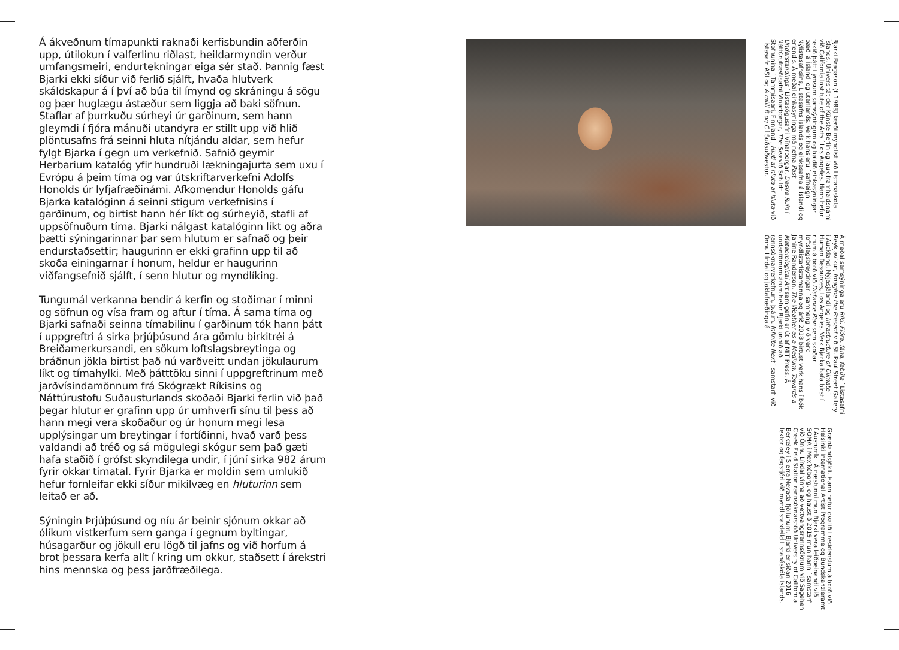Á ákveðnum tímapunkti raknaði kerfisbundin aðferðin upp, útilokun í valferlinu riðlast, heildarmyndin verður umfangsmeiri, endurtekningar eiga sér stað. Þannig fæst Bjarki ekki síður við ferlið sjálft, hvaða hlutverk skáldskapur á í því að búa til ímynd og skráningu á sögu og þær huglægu ástæður sem liggja að baki söfnun. Staflar af þurrkuðu súrheyi úr garðinum, sem hann gleymdi í fjóra mánuði utandyra er stillt upp við hlið plöntusafns frá seinni hluta nítjándu aldar, sem hefur fylgt Bjarka í gegn um verkefnið. Safnið geymir Herbarium katalóg yfir hundruði lækningajurta sem uxu í Evrópu á þeim tíma og var útskriftarverkefni Adolfs Honolds úr lyfjafræðinámi. Afkomendur Honolds gáfu Bjarka katalóginn á seinni stigum verkefnisins í garðinum, og birtist hann hér líkt og súrheyið, stafli af uppsöfnuðum tíma. Bjarki nálgast katalóginn líkt og aðra þætti sýningarinnar þar sem hlutum er safnað og þeir endurstaðsettir; haugurinn er ekki grafinn upp til að skoða einingarnar í honum, heldur er haugurinn viðfangsefnið sjálft, í senn hlutur og myndlíking.
Tungumál verkanna bendir á kerfin og stoðirnar í minni og söfnun og vísa fram og aftur í tíma. Á sama tíma og Bjarki safnaði seinna tímabilinu í garðinum tók hann þátt í uppgreftri á sirka þrjúþúsund ára gömlu birkitréi á Breiðamerkursandi, en sökum loftslagsbreytinga og bráðnun jökla birtist það nú varðveitt undan jökulaurum líkt og tímahylki. Með þátttöku sinni í uppgreftrinum með jarðvísindamönnum frá Skógrækt Ríkisins og Náttúrustofu Suðausturlands skoðaði Bjarki ferlin við það þegar hlutur er grafinn upp úr umhverfi sínu til þess að hann megi vera skoðaður og úr honum megi lesa upplýsingar um breytingar í fortíðinni, hvað varð þess valdandi að tréð og sá mögulegi skógur sem það gæti hafa staðið í grófst skyndilega undir, í júní sirka 982 árum fyrir okkar tímatal. Fyrir Bjarka er moldin sem umlukið hefur fornleifar ekki síður mikilvæg en hluturinn sem leitað er að.
Sýningin Þrjúþúsund og níu ár beinir sjónum okkar að ólíkum vistkerfum sem ganga í gegnum byltingar, húsagarður og jökull eru lögð til jafns og við horfum á brot þessara kerfa allt í kring um okkur, staðsett í árekstri hins mennska og þess jarðfræðilega.
Bjarki Bragason (f. 1983) lærði myndlist við Listaháskóla Íslands, Universität der Künste Berlin og lauk framhaldsnámi við California Institute of the Arts í Los Angeles. Hann hefur tekið þátt í ýmsum samsýningum og haldið einkasýningar bæði á Íslandi og utanlands. Verk hans eru í safneign Nýlistasafnsins, Listasafns Íslands og einkasafna á Íslandi og erlendis. Á meðal einkasýninga má nefna Past Understandings í Listasögusafni Vínarborgar, Desire Ruin í Náttúrufræðisafni Vínarborgar, The Sea við Schildt Stofnunina í Tammisaari, Finnlandi, Hluti af hluta af hluta við Listasafn ASÍ og Á milli B og C í Suðsuðvestur.
Á meðal samsýninga eru Ríki: Flóra, fána, fabúla í Listasafni Reykjavíkur, Imagine the Present við St. Paul Street Gallery í Auckland, Nýjasjálandi og Infrastructure of Climate í Human Resources, Los Angeles. Verk Bjarka hafa birst í ritum á borð við Distance Plan sem skoðar loftslagsbreytingar í samhengi við verk myndlistarlistamanna og árið 2018 birtust verk hans í bók Janine Randerson, The Weather as a Medium: Towards a Meteorological Art sem gefin er út af MIT Press. Á undanförnum árum hefur Bjarki unnið að rannsóknarverkefnum, þ.á.m. Infinite Next í samstarfi við Önnu Líndal og jöklafræðinga á
Grænlandsjökli. Hann hefur dvalið í residensíum á borð við Helsinki International Artist Programme og Bundskanzleramt í Austurríki. Á næstunni mun Bjarki vera leiðbeinandi við SOMA í Mexíkóborg, og haustið 2019 mun hann í samstarfi við Önnu Líndal vinna að vettvangsrannsóknum við Sagehen Creek Field Station rannsóknarstöð University of California Berkeley í Sierra Nevada fjöllunum. Bjarki er síðan 2016 lektor og fagstjóri við myndlistardeild Listaháskóla Íslands.